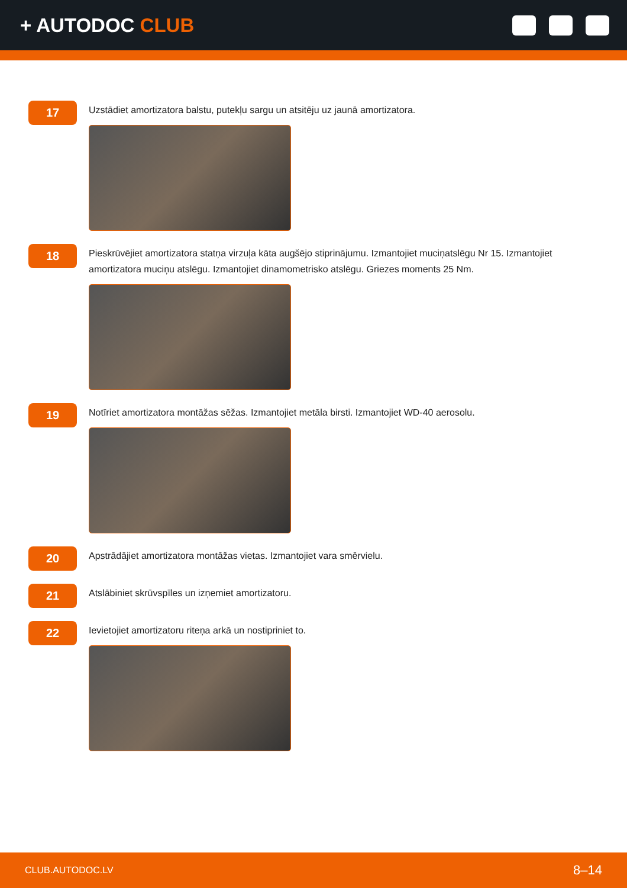+ AUTODOC CLUB
17
Uzstādiet amortizatora balstu, putekļu sargu un atsitēju uz jaunā amortizatora.
18
Pieskrūvējiet amortizatora statņa virzuļa kāta augšējo stiprinājumu. Izmantojiet muciņatslēgu Nr 15. Izmantojiet amortizatora muciņu atslēgu. Izmantojiet dinamometrisko atslēgu. Griezes moments 25 Nm.
19
Notīriet amortizatora montāžas sēžas. Izmantojiet metāla birsti. Izmantojiet WD-40 aerosolu.
20
Apstrādājiet amortizatora montāžas vietas. Izmantojiet vara smērvielu.
21
Atslābiniet skrūvspīles un izņemiet amortizatoru.
22
Ievietojiet amortizatoru riteņa arkā un nostipriniet to.
CLUB.AUTODOC.LV 8–14